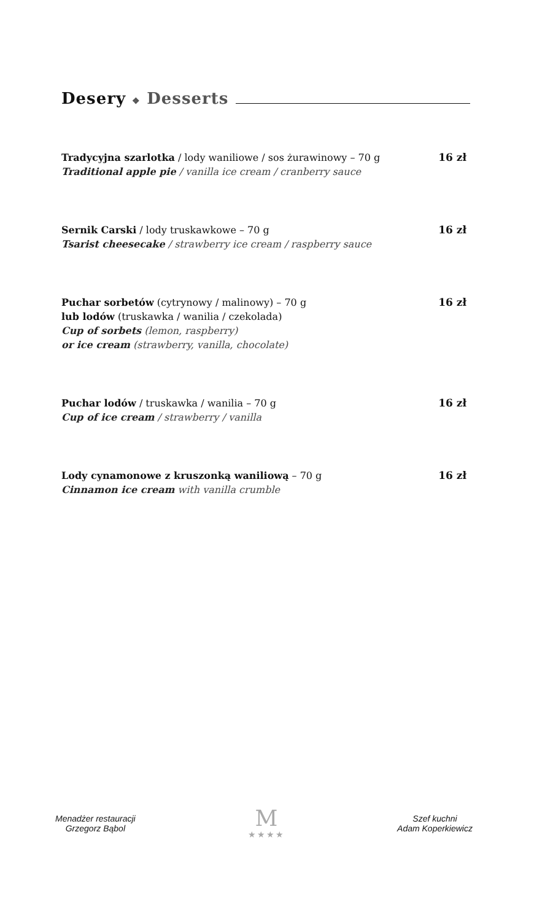Desery ❖ Desserts
Tradycyjna szarlotka / lody waniliowe / sos żurawinowy – 70 g
Traditional apple pie / vanilla ice cream / cranberry sauce
16 zł
Sernik Carski / lody truskawkowe – 70 g
Tsarist cheesecake / strawberry ice cream / raspberry sauce
16 zł
Puchar sorbetów (cytrynowy / malinowy) – 70 g
lub lodów (truskawka / wanilia / czekolada)
Cup of sorbets (lemon, raspberry)
or ice cream (strawberry, vanilla, chocolate)
16 zł
Puchar lodów / truskawka / wanilia – 70 g
Cup of ice cream / strawberry / vanilla
16 zł
Lody cynamonowe z kruszonką waniliową – 70 g
Cinnamon ice cream with vanilla crumble
16 zł
Menadżer restauracji
Grzegorz Bąbol
M
★★★★
Szef kuchni
Adam Koperkiewicz